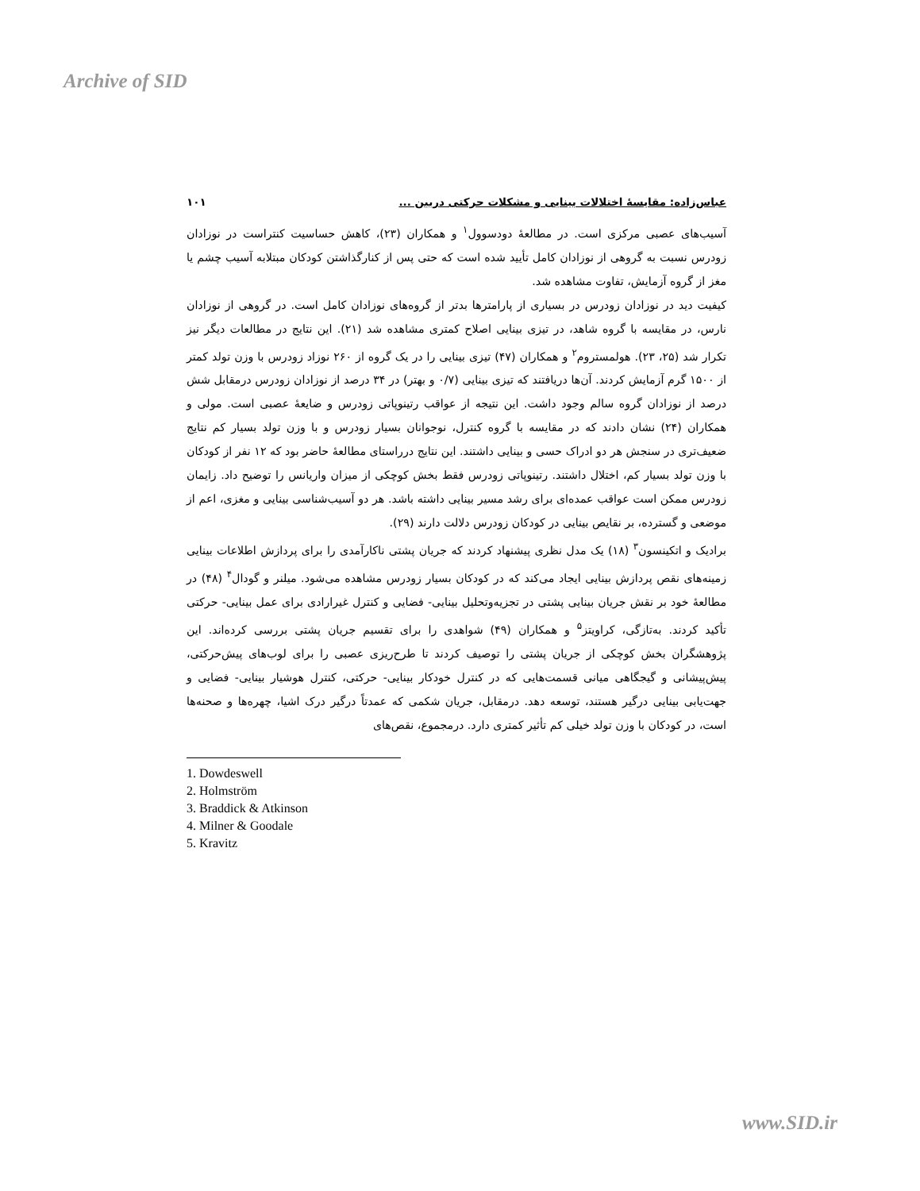Archive of SID
عباس‌زاده: مقایسهٔ اختلالات بینایی و مشکلات حرکتی دربین ... ۱۰۱
آسیب‌های عصبی مرکزی است. در مطالعهٔ دودسوول<sup>۱</sup> و همکاران (۲۳)، کاهش حساسیت کنتراست در نوزادان زودرس نسبت به گروهی از نوزادان کامل تأیید شده است که حتی پس از کنارگذاشتن کودکان مبتلابه آسیب چشم یا مغز از گروه آزمایش، تفاوت مشاهده شد.
کیفیت دید در نوزادان زودرس در بسیاری از پارامترها بدتر از گروه‌های نوزادان کامل است. در گروهی از نوزادان نارس، در مقایسه با گروه شاهد، در تیزی بینایی اصلاح کمتری مشاهده شد (۲۱). این نتایج در مطالعات دیگر نیز تکرار شد (۲۵، ۲۳). هولمستروم<sup>۲</sup> و همکاران (۴۷) تیزی بینایی را در یک گروه از ۲۶۰ نوزاد زودرس با وزن تولد کمتر از ۱۵۰۰ گرم آزمایش کردند. آن‌ها دریافتند که تیزی بینایی (۰/۷ و بهتر) در ۳۴ درصد از نوزادان زودرس درمقابل شش درصد از نوزادان گروه سالم وجود داشت. این نتیجه از عواقب رتینوپاتی زودرس و ضایعهٔ عصبی است. مولی و همکاران (۲۴) نشان دادند که در مقایسه با گروه کنترل، نوجوانان بسیار زودرس و با وزن تولد بسیار کم نتایج ضعیف‌تری در سنجش هر دو ادراک حسی و بینایی داشتند. این نتایج درراستای مطالعهٔ حاضر بود که ۱۲ نفر از کودکان با وزن تولد بسیار کم، اختلال داشتند. رتینوپاتی زودرس فقط بخش کوچکی از میزان واریانس را توضیح داد. زایمان زودرس ممکن است عواقب عمده‌ای برای رشد مسیر بینایی داشته باشد. هر دو آسیب‌شناسی بینایی و مغزی، اعم از موضعی و گسترده، بر نقایص بینایی در کودکان زودرس دلالت دارند (۲۹).
برادیک و اتکینسون<sup>۳</sup> (۱۸) یک مدل نظری پیشنهاد کردند که جریان پشتی ناکارآمدی را برای پردازش اطلاعات بینایی زمینه‌های نقص پردازش بینایی ایجاد می‌کند که در کودکان بسیار زودرس مشاهده می‌شود. میلنر و گودال<sup>۴</sup> (۴۸) در مطالعهٔ خود بر نقش جریان بینایی پشتی در تجزیه‌وتحلیل بینایی- فضایی و کنترل غیرارادی برای عمل بینایی- حرکتی تأکید کردند. به‌تازگی، کراویتز<sup>۵</sup> و همکاران (۴۹) شواهدی را برای تقسیم جریان پشتی بررسی کرده‌اند. این پژوهشگران بخش کوچکی از جریان پشتی را توصیف کردند تا طرح‌ریزی عصبی را برای لوب‌های پیش‌حرکتی، پیش‌پیشانی و گیجگاهی میانی قسمت‌هایی که در کنترل خودکار بینایی- حرکتی، کنترل هوشیار بینایی- فضایی و جهت‌یابی بینایی درگیر هستند، توسعه دهد. درمقابل، جریان شکمی که عمدتاً درگیر درک اشیا، چهره‌ها و صحنه‌ها است، در کودکان با وزن تولد خیلی کم تأثیر کمتری دارد. درمجموع، نقص‌های
1. Dowdeswell
2. Holmström
3. Braddick & Atkinson
4. Milner & Goodale
5. Kravitz
www.SID.ir